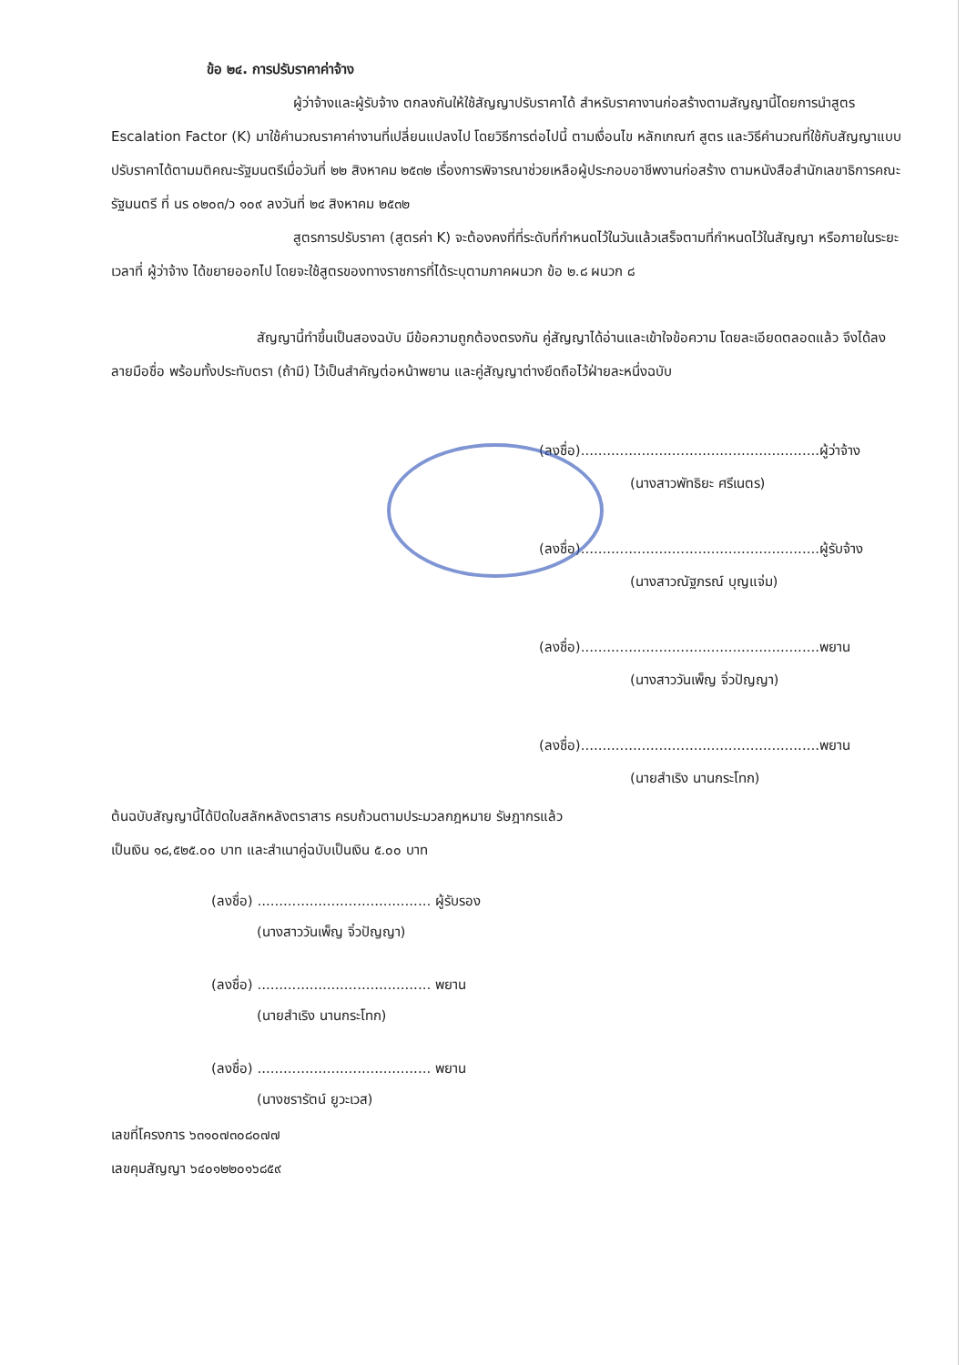ข้อ ๒๔. การปรับราคาค่าจ้าง
ผู้ว่าจ้างและผู้รับจ้าง ตกลงกันให้ใช้สัญญาปรับราคาได้ สำหรับราคางานก่อสร้างตามสัญญานี้โดยการนำสูตร Escalation Factor (K) มาใช้คำนวณราคาค่างานที่เปลี่ยนแปลงไป โดยวิธีการต่อไปนี้ ตามเงื่อนไข หลักเกณฑ์ สูตร และวิธีคำนวณที่ใช้กับสัญญาแบบปรับราคาได้ตามมติคณะรัฐมนตรีเมื่อวันที่ ๒๒ สิงหาคม ๒๕๓๒ เรื่องการพิจารณาช่วยเหลือผู้ประกอบอาชีพงานก่อสร้าง ตามหนังสือสำนักเลขาธิการคณะรัฐมนตรี ที่ นร ๐๒๐๓/ว ๑๐๙ ลงวันที่ ๒๔ สิงหาคม ๒๕๓๒
สูตรการปรับราคา (สูตรค่า K) จะต้องคงที่ที่ระดับที่กำหนดไว้ในวันแล้วเสร็จตามที่กำหนดไว้ในสัญญา หรือภายในระยะเวลาที่ ผู้ว่าจ้าง ได้ขยายออกไป โดยจะใช้สูตรของทางราชการที่ได้ระบุตามภาคผนวก ข้อ ๒.๘ ผนวก ๘
สัญญานี้ทำขึ้นเป็นสองฉบับ มีข้อความถูกต้องตรงกัน คู่สัญญาได้อ่านและเข้าใจข้อความ โดยละเอียดตลอดแล้ว จึงได้ลงลายมือชื่อ พร้อมทั้งประทับตรา (ถ้ามี) ไว้เป็นสำคัญต่อหน้าพยาน และคู่สัญญาต่างยึดถือไว้ฝ่ายละหนึ่งฉบับ
(ลงชื่อ).......................................................ผู้ว่าจ้าง
(นางสาวพัทธิยะ ศรีเนตร)
(ลงชื่อ).......................................................ผู้รับจ้าง
(นางสาวณัฐภรณ์ บุญแจ่ม)
(ลงชื่อ).......................................................พยาน
(นางสาววันเพ็ญ จิ๋วปัญญา)
(ลงชื่อ).......................................................พยาน
(นายสำเริง นานกระโทก)
ต้นฉบับสัญญานี้ได้ปิดใบสลักหลังตราสาร ครบถ้วนตามประมวลกฎหมาย รัษฎากรแล้ว
เป็นเงิน ๑๘,๕๒๕.๐๐ บาท และสำเนาคู่ฉบับเป็นเงิน ๕.๐๐ บาท
(ลงชื่อ) ........................................ ผู้รับรอง
(นางสาววันเพ็ญ จิ๋วปัญญา)
(ลงชื่อ) ........................................ พยาน
(นายสำเริง นานกระโทก)
(ลงชื่อ) ........................................ พยาน
(นางชรารัตน์ ยูวะเวส)
เลขที่โครงการ ๖๓๑๐๗๓๐๘๐๗๗
เลขคุมสัญญา ๖๔๐๑๒๒๐๑๖๘๕๙